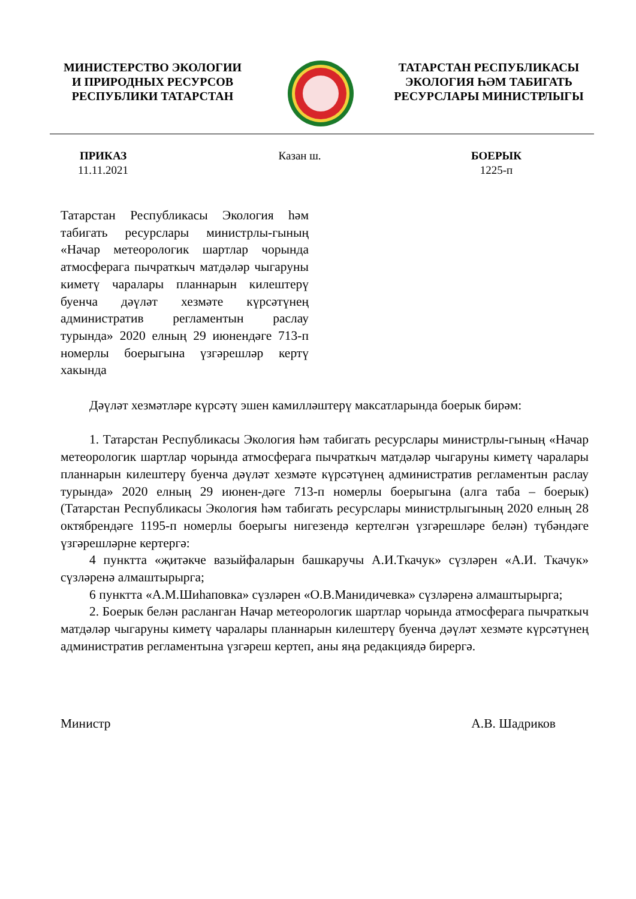МИНИСТЕРСТВО ЭКОЛОГИИ
И ПРИРОДНЫХ РЕСУРСОВ
РЕСПУБЛИКИ ТАТАРСТАН
ТАТАРСТАН РЕСПУБЛИКАСЫ
ЭКОЛОГИЯ ҺӘМ ТАБИГАТЬ
РЕСУРСЛАРЫ МИНИСТРЛЫГЫ
ПРИКАЗ
11.11.2021
Казан ш. БОЕРЫК
1225-п
Татарстан Республикасы Экология һәм табигать ресурслары министрлы-гының «Начар метеорологик шартлар чорында атмосферага пычраткыч матдәләр чыгаруны киметү чаралары планнарын килештерү буенча дәүләт хезмәте күрсәтүнең административ регламентын раслау турында» 2020 елның 29 июнендәге 713-п номерлы боерыгына үзгәрешләр кертү хакында
Дәүләт хезмәтләре күрсәтү эшен камилләштерү максатларында боерык бирәм:
1. Татарстан Республикасы Экология һәм табигать ресурслары министрлы-гының «Начар метеорологик шартлар чорында атмосферага пычраткыч матдәләр чыгаруны киметү чаралары планнарын килештерү буенча дәүләт хезмәте күрсәтүнең административ регламентын раслау турында» 2020 елның 29 июнен-дәге 713-п номерлы боерыгына (алга таба – боерык) (Татарстан Республикасы Экология һәм табигать ресурслары министрлыгының 2020 елның 28 октябрендәге 1195-п номерлы боерыгы нигезендә кертелгән үзгәрешләре белән) түбәндәге үзгәрешләрне кертергә:
4 пунктта «җитәкче вазыйфаларын башкаручы А.И.Ткачук» сүзләрен «А.И. Ткачук» сүзләренә алмаштырырга;
6 пунктта «А.М.Шиһаповка» сүзләрен «О.В.Манидичевка» сүзләренә алмаштырырга;
2. Боерык белән расланган Начар метеорологик шартлар чорында атмосферага пычраткыч матдәләр чыгаруны киметү чаралары планнарын килештерү буенча дәүләт хезмәте күрсәтүнең административ регламентына үзгәреш кертеп, аны яңа редакциядә бирергә.
Министр А.В. Шадриков